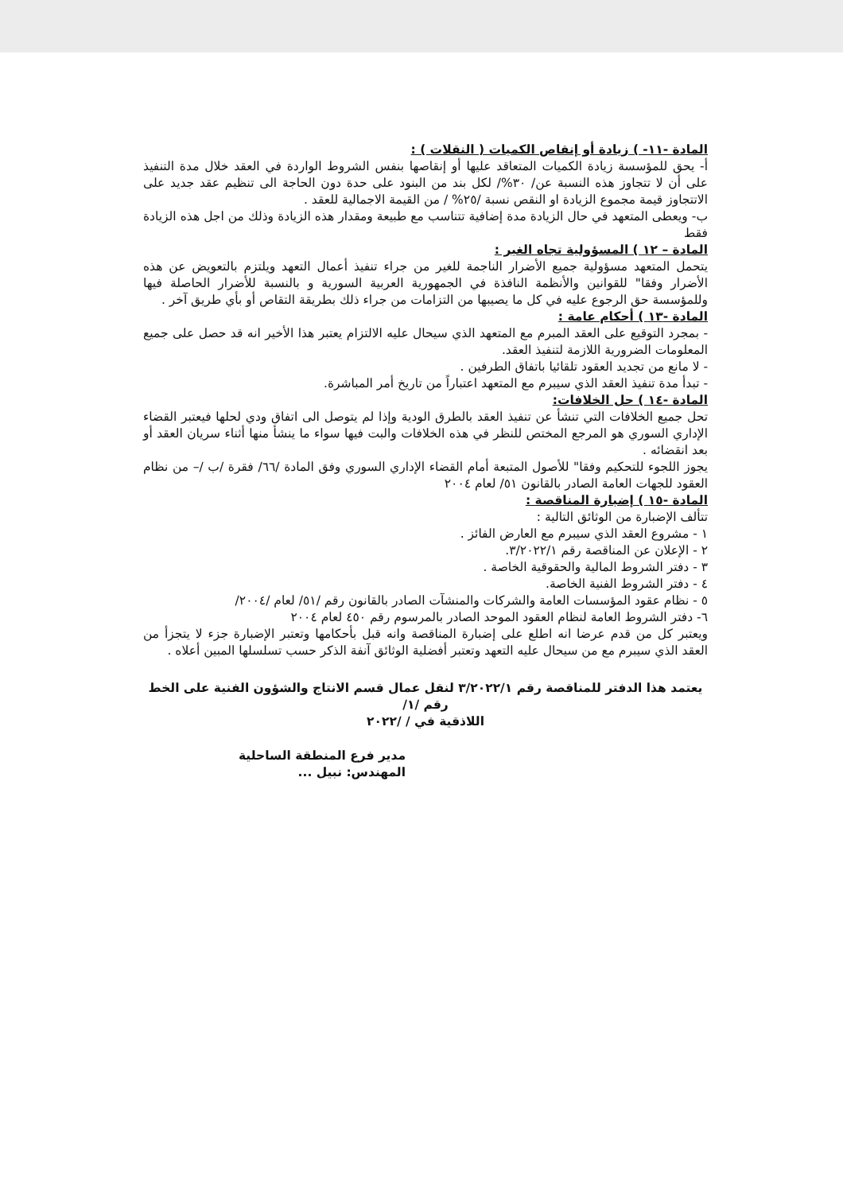المادة -١١- ) زيادة أو إنقاص الكميات ( النقلات ) :
أ- يحق للمؤسسة زيادة الكميات المتعاقد عليها أو إنقاصها بنفس الشروط الواردة في العقد خلال مدة التنفيذ على أن لا تتجاوز هذه النسبة عن/ ٣٠%/ لكل بند من البنود على حدة دون الحاجة الى تنظيم عقد جديد على الاتتجاوز قيمة مجموع الزيادة او النقص نسبة /٢٥% / من القيمة الاجمالية للعقد .
ب- ويعطى المتعهد في حال الزيادة مدة إضافية تتناسب مع طبيعة ومقدار هذه الزيادة وذلك من اجل هذه الزيادة فقط
المادة – ١٢ ) المسؤولية تجاه الغير :
يتحمل المتعهد مسؤولية جميع الأضرار الناجمة للغير من جراء تنفيذ أعمال التعهد ويلتزم بالتعويض عن هذه الأضرار وفقا" للقوانين والأنظمة النافذة في الجمهورية العربية السورية و بالنسبة للأضرار الحاصلة فيها وللمؤسسة حق الرجوع عليه في كل ما يصيبها من التزامات من جراء ذلك بطريقة التقاص أو بأي طريق آخر .
المادة -١٣ ) أحكام عامة :
- بمجرد التوقيع على العقد المبرم مع المتعهد الذي سيحال عليه الالتزام يعتبر هذا الأخير انه قد حصل على جميع المعلومات الضرورية اللازمة لتنفيذ العقد.
- لا مانع من تجديد العقود تلقائيا باتفاق الطرفين .
- تبدأ مدة تنفيذ العقد الذي سيبرم مع المتعهد اعتباراً من تاريخ أمر المباشرة.
المادة -١٤ ) حل الخلافات:
تحل جميع الخلافات التي تنشأ عن تنفيذ العقد بالطرق الودية وإذا لم يتوصل الى اتفاق ودي لحلها فيعتبر القضاء الإداري السوري هو المرجع المختص للنظر في هذه الخلافات والبت فيها سواء ما ينشأ منها أثناء سريان العقد أو بعد انقضائه .
يجوز اللجوء للتحكيم وفقا" للأصول المتبعة أمام القضاء الإداري السوري وفق المادة /٦٦/ فقرة /ب /– من نظام العقود للجهات العامة الصادر بالقانون ٥١/ لعام ٢٠٠٤
المادة -١٥ ) إضبارة المناقصة :
تتألف الإضبارة من الوثائق التالية :
١ - مشروع العقد الذي سيبرم مع العارض الفائز .
٢ - الإعلان عن المناقصة رقم ٣/٢٠٢٢/١.
٣ - دفتر الشروط المالية والحقوقية الخاصة .
٤ - دفتر الشروط الفنية الخاصة.
٥ - نظام عقود المؤسسات العامة والشركات والمنشآت الصادر بالقانون رقم /٥١/ لعام /٢٠٠٤/
٦- دفتر الشروط العامة لنظام العقود الموحد الصادر بالمرسوم رقم ٤٥٠ لعام ٢٠٠٤
ويعتبر كل من قدم عرضا انه اطلع على إضبارة المناقصة وانه قبل بأحكامها وتعتبر الإضبارة جزء لا يتجزأ من العقد الذي سيبرم مع من سيحال عليه التعهد وتعتبر أفضلية الوثائق آنفة الذكر حسب تسلسلها المبين أعلاه .
يعتمد هذا الدفتر للمناقصة رقم ٣/٢٠٢٢/١ لنقل عمال قسم الانتاج والشؤون الفنية على الخط رقم /١/
اللاذقية في / /٢٠٢٢
مدير فرع المنطقة الساحلية
المهندس: نبيل ...